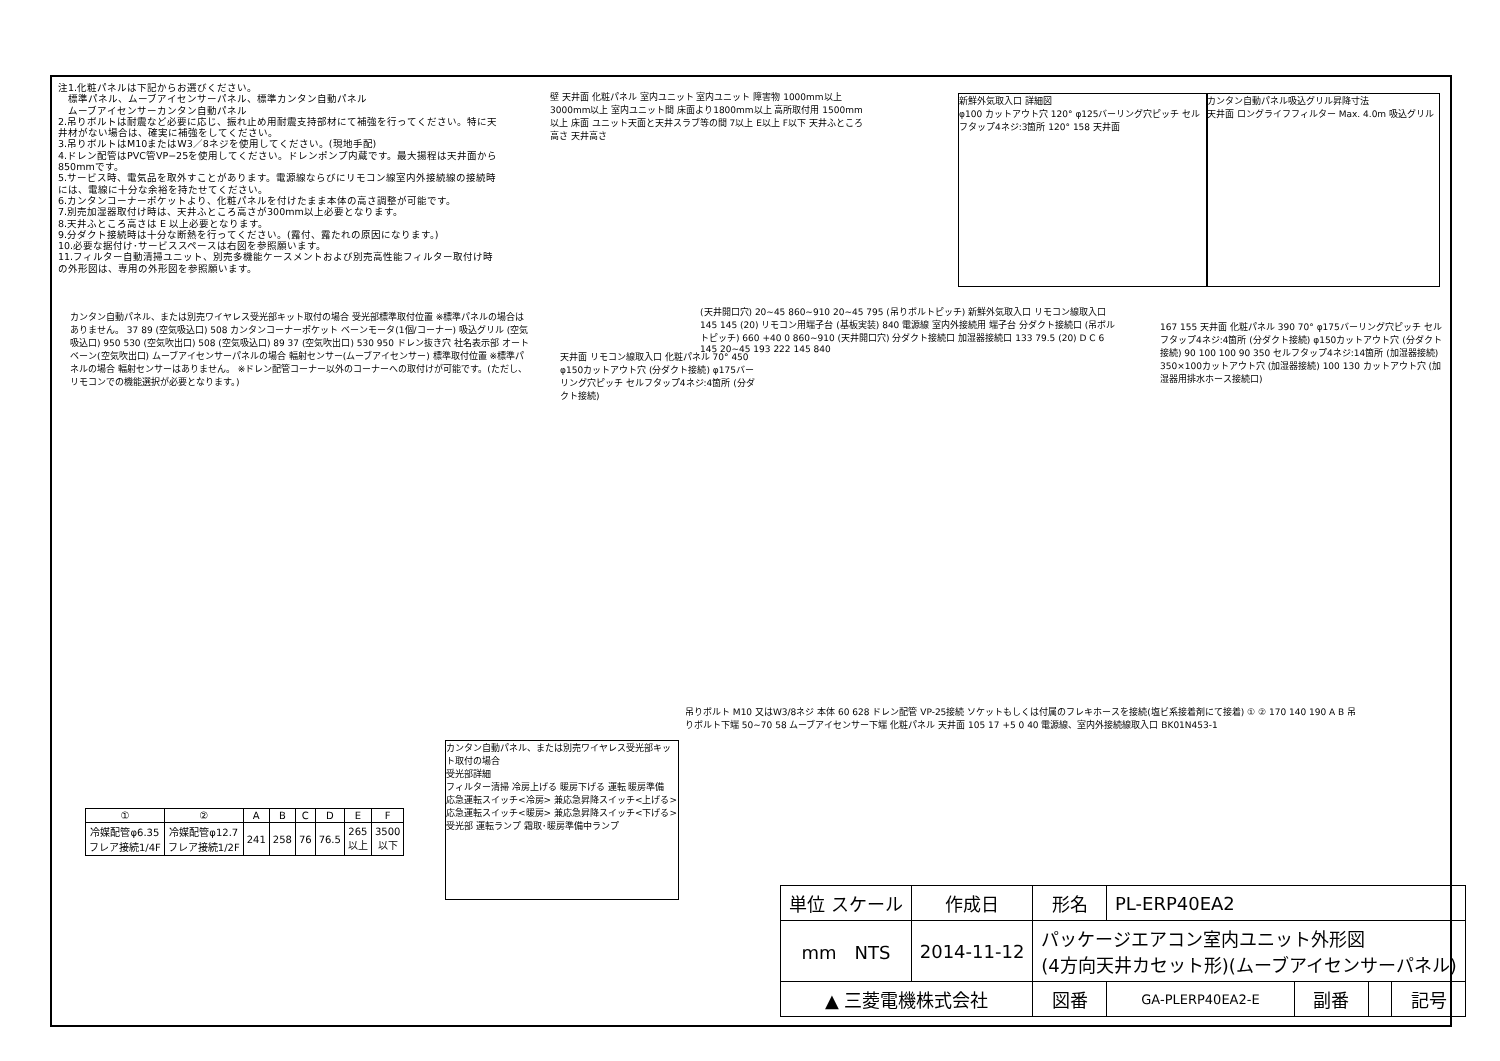注1.化粧パネルは下記からお選びください。
　標準パネル、ムーブアイセンサーパネル、標準カンタン自動パネル
　ムーブアイセンサーカンタン自動パネル
2.吊りボルトは耐震など必要に応じ、振れ止め用耐震支持部材にて補強を行ってください。特に天井材がない場合は、確実に補強をしてください。
3.吊りボルトはM10またはW3／8ネジを使用してください。(現地手配)
4.ドレン配管はPVC管VP−25を使用してください。ドレンポンプ内蔵です。最大揚程は天井面から850mmです。
5.サービス時、電気品を取外すことがあります。電源線ならびにリモコン線室内外接続線の接続時には、電線に十分な余裕を持たせてください。
6.カンタンコーナーポケットより、化粧パネルを付けたまま本体の高さ調整が可能です。
7.別売加湿器取付け時は、天井ふところ高さが300mm以上必要となります。
8.天井ふところ高さは E 以上必要となります。
9.分ダクト接続時は十分な断熱を行ってください。(露付、露たれの原因になります。)
10.必要な据付け･サービススペースは右図を参照願います。
11.フィルター自動清掃ユニット、別売多機能ケースメントおよび別売高性能フィルター取付け時の外形図は、専用の外形図を参照願います。
壁 天井面 化粧パネル 室内ユニット 室内ユニット 障害物 1000mm以上 3000mm以上 室内ユニット間 床面より1800mm以上 高所取付用 1500mm以上 床面 ユニット天面と天井スラブ等の間 7以上 E以上 F以下 天井ふところ高さ 天井高さ
新鮮外気取入口 詳細図
φ100 カットアウト穴 120° φ125バーリング穴ピッチ セルフタップ4ネジ:3箇所 120° 158 天井面
カンタン自動パネル吸込グリル昇降寸法
天井面 ロングライフフィルター Max. 4.0m 吸込グリル
カンタン自動パネル、または別売ワイヤレス受光部キット取付の場合 受光部標準取付位置 ※標準パネルの場合はありません。 37 89 (空気吸込口) 508 カンタンコーナーポケット ベーンモータ(1個/コーナー) 吸込グリル (空気吸込口) 950 530 (空気吹出口) 508 (空気吸込口) 89 37 (空気吹出口) 530 950 ドレン抜き穴 社名表示部 オートベーン(空気吹出口) ムーブアイセンサーパネルの場合 輻射センサー(ムーブアイセンサー) 標準取付位置 ※標準パネルの場合 輻射センサーはありません。 ※ドレン配管コーナー以外のコーナーへの取付けが可能です。(ただし、リモコンでの機能選択が必要となります。)
天井面 リモコン線取入口 化粧パネル 70° 450 φ150カットアウト穴 (分ダクト接続) φ175バーリング穴ピッチ セルフタップ4ネジ:4箇所 (分ダクト接続)
(天井開口穴) 20~45 860~910 20~45 795 (吊りボルトピッチ) 新鮮外気取入口 リモコン線取入口 145 145 (20) リモコン用端子台 (基板実装) 840 電源線 室内外接続用 端子台 分ダクト接続口 (吊ボルトピッチ) 660 +40 0 860~910 (天井開口穴) 分ダクト接続口 加湿器接続口 133 79.5 (20) D C 6 145 20~45 193 222 145 840
167 155 天井面 化粧パネル 390 70° φ175バーリング穴ピッチ セルフタップ4ネジ:4箇所 (分ダクト接続) φ150カットアウト穴 (分ダクト接続) 90 100 100 90 350 セルフタップ4ネジ:14箇所 (加湿器接続) 350×100カットアウト穴 (加湿器接続) 100 130 カットアウト穴 (加湿器用排水ホース接続口)
カンタン自動パネル、または別売ワイヤレス受光部キット取付の場合
受光部詳細
フィルター清掃 冷房上げる 暖房下げる 運転 暖房準備
応急運転スイッチ<冷房> 兼応急昇降スイッチ<上げる>
応急運転スイッチ<暖房> 兼応急昇降スイッチ<下げる>
受光部 運転ランプ 霜取･暖房準備中ランプ
吊りボルト M10 又はW3/8ネジ 本体 60 628 ドレン配管 VP-25接続 ソケットもしくは付属のフレキホースを接続(塩ビ系接着剤にて接着) ① ② 170 140 190 A B 吊りボルト下端 50~70 58 ムーブアイセンサー下端 化粧パネル 天井面 105 17 +5 0 40 電源線、室内外接続線取入口 BK01N453-1
| ① | ② | A | B | C | D | E | F |
| --- | --- | --- | --- | --- | --- | --- | --- |
| 冷媒配管φ6.35 フレア接続1/4F | 冷媒配管φ12.7 フレア接続1/2F | 241 | 258 | 76 | 76.5 | 265 以上 | 3500 以下 |
| 単位 スケール | 作成日 | 形名 | PL-ERP40EA2 | | | |
| mm NTS | 2014-11-12 | パッケージエアコン室内ユニット外形図 (4方向天井カセット形)(ムーブアイセンサーパネル) | | | | |
| ▲ 三菱電機株式会社 | | 図番 | GA-PLERP40EA2-E | 副番 | | 記号 |